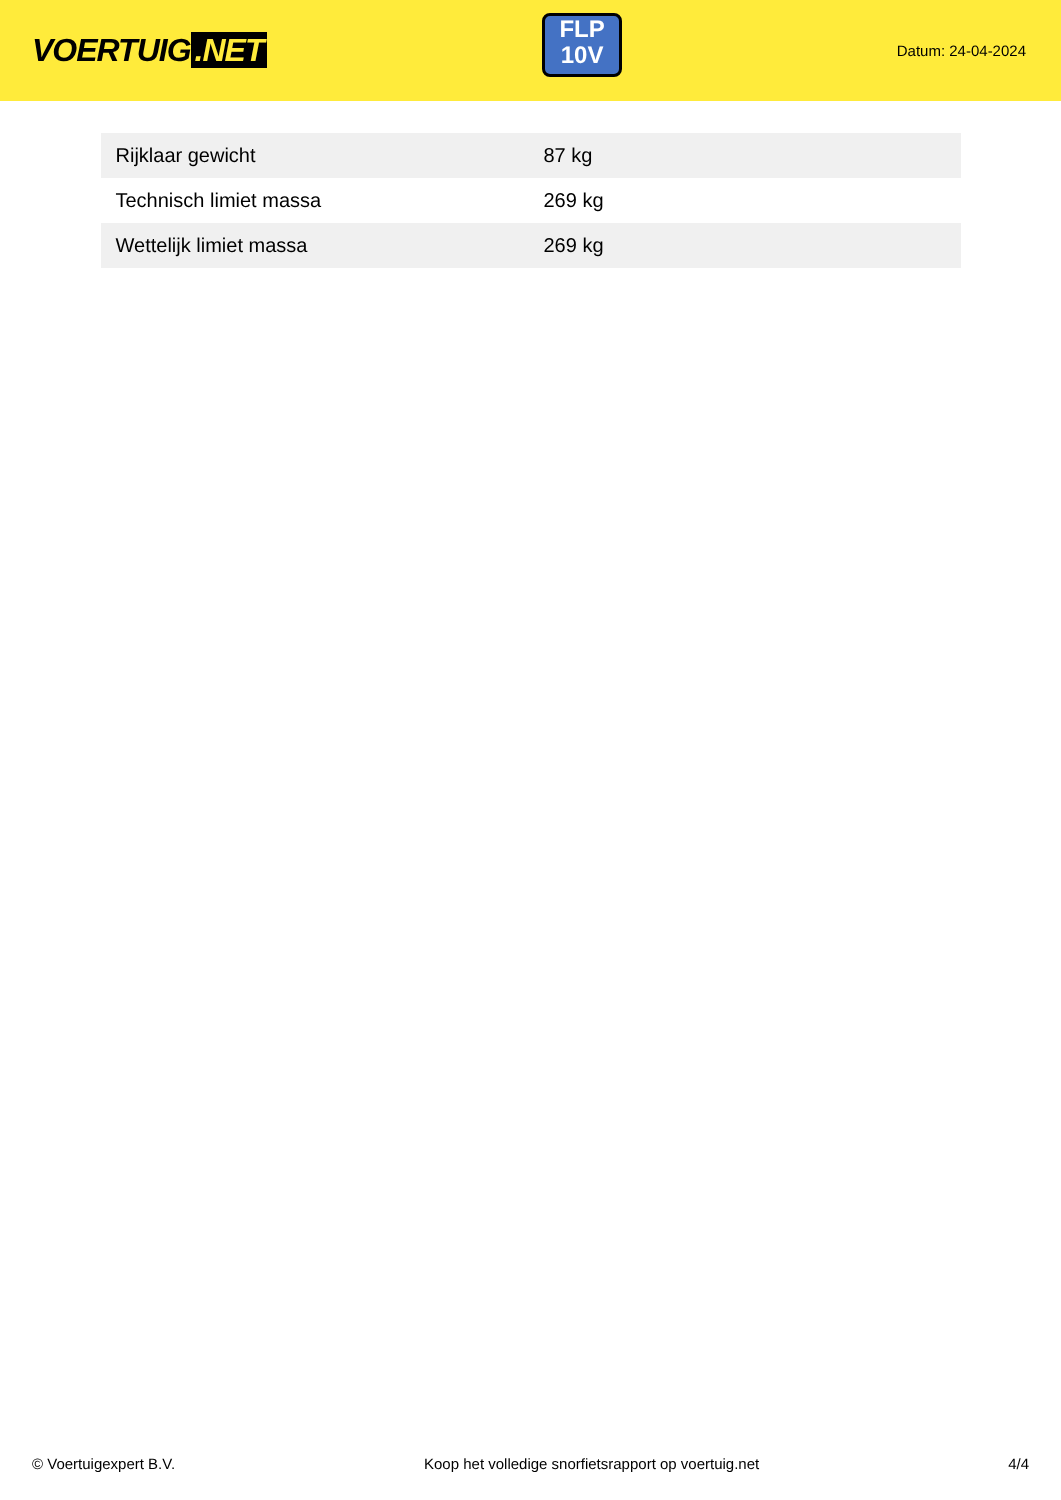VOERTUIG.NET
FLP
10V
Datum: 24-04-2024
| Rijklaar gewicht | 87 kg |
| Technisch limiet massa | 269 kg |
| Wettelijk limiet massa | 269 kg |
© Voertuigexpert B.V. Koop het volledige snorfietsrapport op voertuig.net 4/4